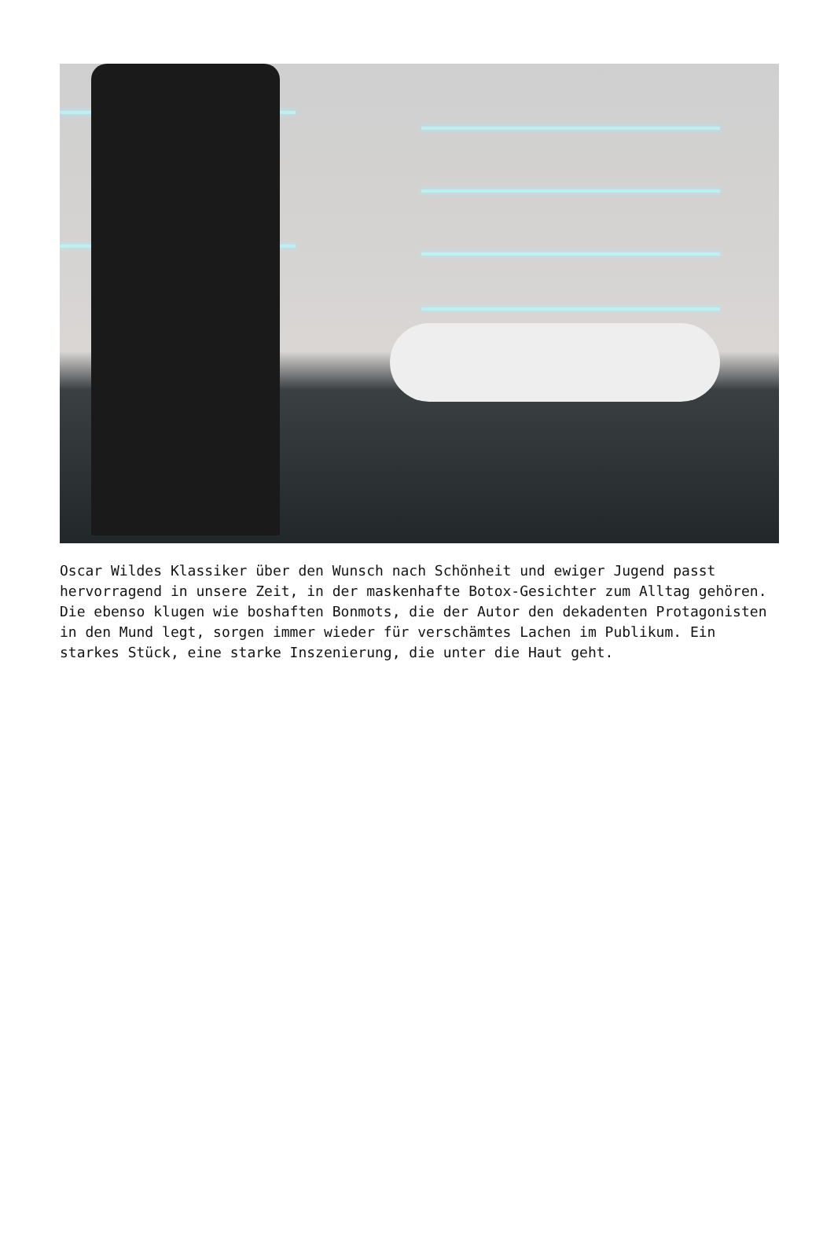Oscar Wildes Klassiker über den Wunsch nach Schönheit und ewiger Jugend passt hervorragend in unsere Zeit, in der maskenhafte Botox-Gesichter zum Alltag gehören. Die ebenso klugen wie boshaften Bonmots, die der Autor den dekadenten Protagonisten in den Mund legt, sorgen immer wieder für verschämtes Lachen im Publikum. Ein starkes Stück, eine starke Inszenierung, die unter die Haut geht.